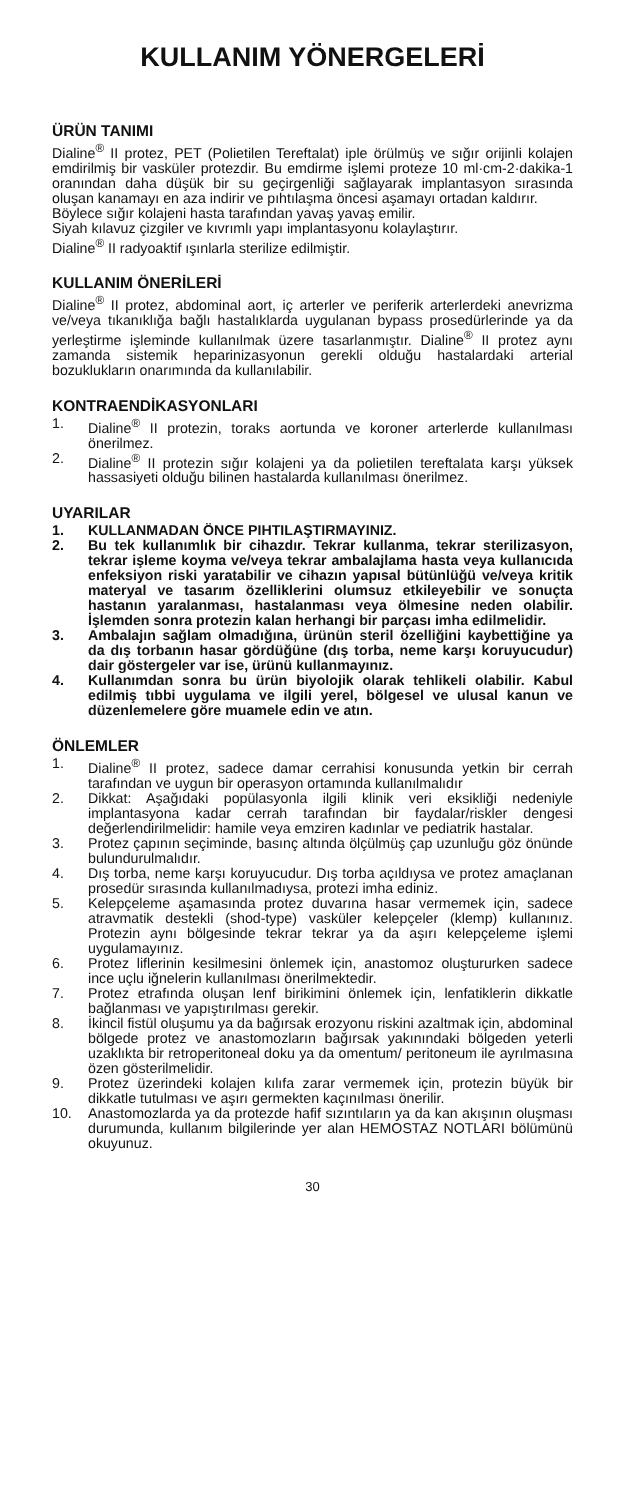KULLANIM YÖNERGELERİ
ÜRÜN TANIMI
Dialine<sup>®</sup> II protez, PET (Polietilen Tereftalat) iple örülmüş ve sığır orijinli kolajen emdirilmiş bir vasküler protezdir. Bu emdirme işlemi proteze 10 ml·cm-2·dakika-1 oranından daha düşük bir su geçirgenliği sağlayarak implantasyon sırasında oluşan kanamayı en aza indirir ve pıhtılaşma öncesi aşamayı ortadan kaldırır.
Böylece sığır kolajeni hasta tarafından yavaş yavaş emilir.
Siyah kılavuz çizgiler ve kıvrımlı yapı implantasyonu kolaylaştırır.
Dialine<sup>®</sup> II radyoaktif ışınlarla sterilize edilmiştir.
KULLANIM ÖNERİLERİ
Dialine<sup>®</sup> II protez, abdominal aort, iç arterler ve periferik arterlerdeki anevrizma ve/veya tıkanıklığa bağlı hastalıklarda uygulanan bypass prosedürlerinde ya da yerleştirme işleminde kullanılmak üzere tasarlanmıştır. Dialine<sup>®</sup> II protez aynı zamanda sistemik heparinizasyonun gerekli olduğu hastalardaki arterial bozuklukların onarımında da kullanılabilir.
KONTRAENDİKASYONLARI
1. Dialine<sup>®</sup> II protezin, toraks aortunda ve koroner arterlerde kullanılması önerilmez.
2. Dialine<sup>®</sup> II protezin sığır kolajeni ya da polietilen tereftalata karşı yüksek hassasiyeti olduğu bilinen hastalarda kullanılması önerilmez.
UYARILAR
1. KULLANMADAN ÖNCE PIHTILAŞTIRMAYINIZ.
2. Bu tek kullanımlık bir cihazdır. Tekrar kullanma, tekrar sterilizasyon, tekrar işleme koyma ve/veya tekrar ambalajlama hasta veya kullanıcıda enfeksiyon riski yaratabilir ve cihazın yapısal bütünlüğü ve/veya kritik materyal ve tasarım özelliklerini olumsuz etkileyebilir ve sonuçta hastanın yaralanması, hastalanması veya ölmesine neden olabilir. İşlemden sonra protezin kalan herhangi bir parçası imha edilmelidir.
3. Ambalajın sağlam olmadığına, ürünün steril özelliğini kaybettiğine ya da dış torbanın hasar gördüğüne (dış torba, neme karşı koruyucudur) dair göstergeler var ise, ürünü kullanmayınız.
4. Kullanımdan sonra bu ürün biyolojik olarak tehlikeli olabilir. Kabul edilmiş tıbbi uygulama ve ilgili yerel, bölgesel ve ulusal kanun ve düzenlemelere göre muamele edin ve atın.
ÖNLEMLER
1. Dialine<sup>®</sup> II protez, sadece damar cerrahisi konusunda yetkin bir cerrah tarafından ve uygun bir operasyon ortamında kullanılmalıdır
2. Dikkat: Aşağıdaki popülasyonla ilgili klinik veri eksikliği nedeniyle implantasyona kadar cerrah tarafından bir faydalar/riskler dengesi değerlendirilmelidir: hamile veya emziren kadınlar ve pediatrik hastalar.
3. Protez çapının seçiminde, basınç altında ölçülmüş çap uzunluğu göz önünde bulundurulmalıdır.
4. Dış torba, neme karşı koruyucudur. Dış torba açıldıysa ve protez amaçlanan prosedür sırasında kullanılmadıysa, protezi imha ediniz.
5. Kelepçeleme aşamasında protez duvarına hasar vermemek için, sadece atravmatik destekli (shod-type) vasküler kelepçeler (klemp) kullanınız. Protezin aynı bölgesinde tekrar tekrar ya da aşırı kelepçeleme işlemi uygulamayınız.
6. Protez liflerinin kesilmesini önlemek için, anastomoz oluştururken sadece ince uçlu iğnelerin kullanılması önerilmektedir.
7. Protez etrafında oluşan lenf birikimini önlemek için, lenfatiklerin dikkatle bağlanması ve yapıştırılması gerekir.
8. İkincil fistül oluşumu ya da bağırsak erozyonu riskini azaltmak için, abdominal bölgede protez ve anastomozların bağırsak yakınındaki bölgeden yeterli uzaklıkta bir retroperitoneal doku ya da omentum/ peritoneum ile ayrılmasına özen gösterilmelidir.
9. Protez üzerindeki kolajen kılıfa zarar vermemek için, protezin büyük bir dikkatle tutulması ve aşırı germekten kaçınılması önerilir.
10. Anastomozlarda ya da protezde hafif sızıntıların ya da kan akışının oluşması durumunda, kullanım bilgilerinde yer alan HEMOSTAZ NOTLARI bölümünü okuyunuz.
30